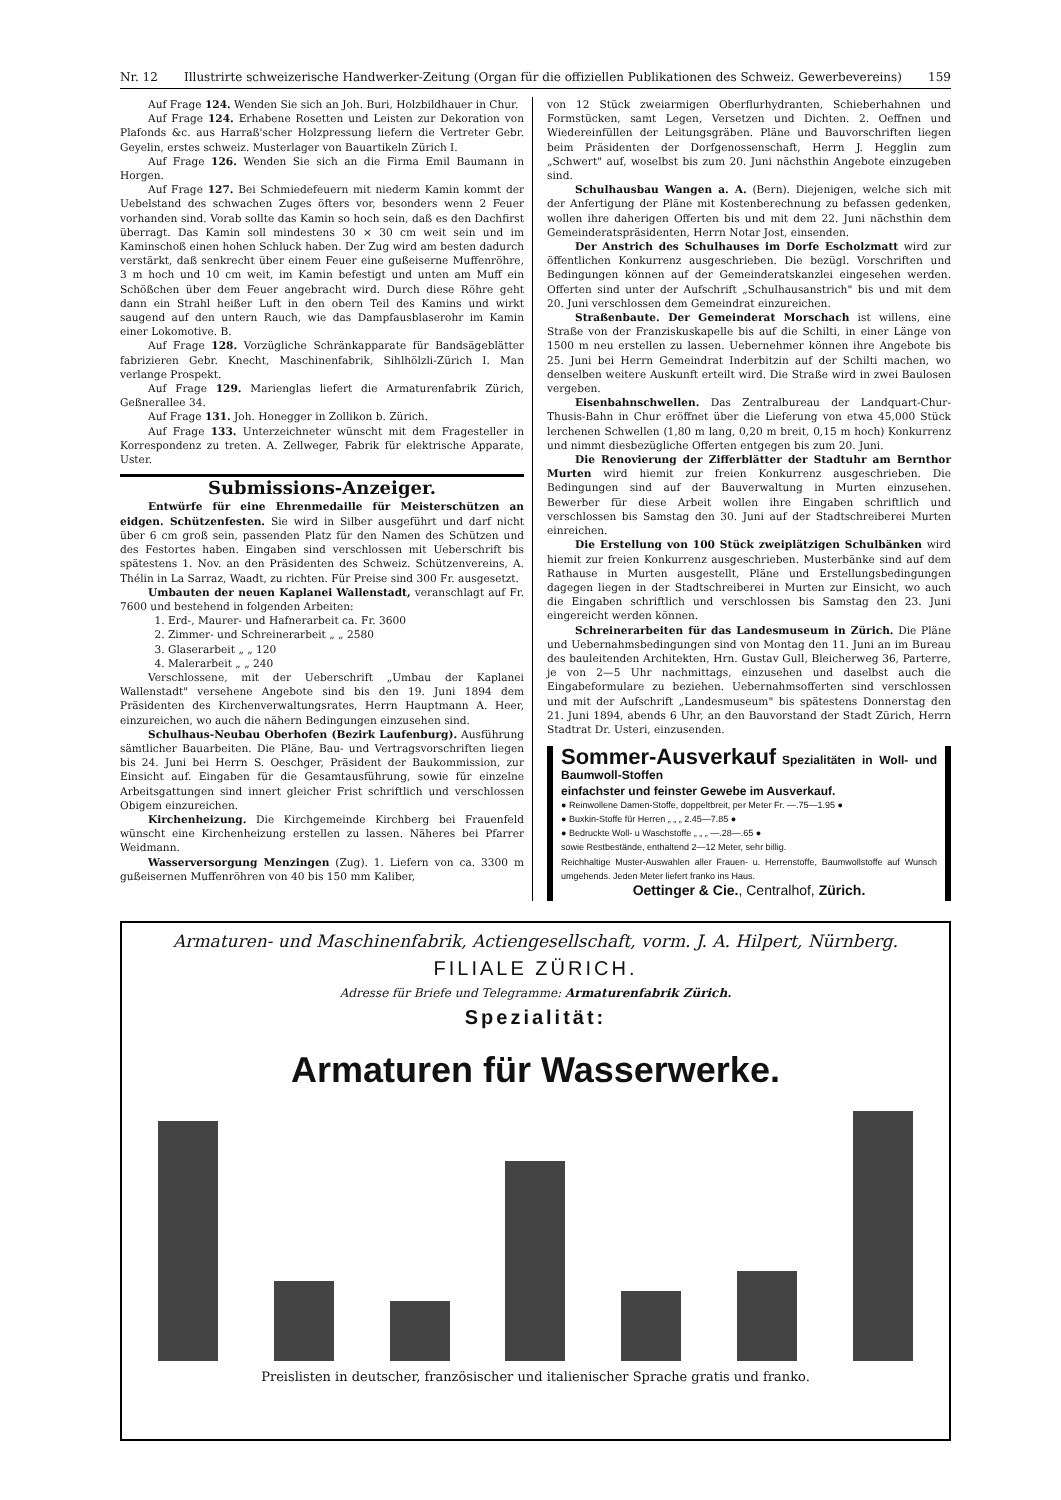Nr. 12 Illustrirte schweizerische Handwerker-Zeitung (Organ für die offiziellen Publikationen des Schweiz. Gewerbevereins) 159
Auf Frage 124. Wenden Sie sich an Joh. Buri, Holzbildhauer in Chur.
Auf Frage 124. Erhabene Rosetten und Leisten zur Dekoration von Plafonds &c. aus Harraß'scher Holzpressung liefern die Vertreter Gebr. Geyelin, erstes schweiz. Musterlager von Bauartikeln Zürich I.
Auf Frage 126. Wenden Sie sich an die Firma Emil Baumann in Horgen.
Auf Frage 127. Bei Schmiedefeuern mit niederm Kamin kommt der Uebelstand des schwachen Zuges öfters vor, besonders wenn 2 Feuer vorhanden sind. Vorab sollte das Kamin so hoch sein, daß es den Dachfirst überragt. Das Kamin soll mindestens 30 × 30 cm weit sein und im Kaminschoß einen hohen Schluck haben. Der Zug wird am besten dadurch verstärkt, daß senkrecht über einem Feuer eine gußeiserne Muffenröhre, 3 m hoch und 10 cm weit, im Kamin befestigt und unten am Muff ein Schößchen über dem Feuer angebracht wird. Durch diese Röhre geht dann ein Strahl heißer Luft in den obern Teil des Kamins und wirkt saugend auf den untern Rauch, wie das Dampfausblaserohr im Kamin einer Lokomotive. B.
Auf Frage 128. Vorzügliche Schränkapparate für Bandsägeblätter fabrizieren Gebr. Knecht, Maschinenfabrik, Sihlhölzli-Zürich I. Man verlange Prospekt.
Auf Frage 129. Marienglas liefert die Armaturenfabrik Zürich, Geßnerallee 34.
Auf Frage 131. Joh. Honegger in Zollikon b. Zürich.
Auf Frage 133. Unterzeichneter wünscht mit dem Fragesteller in Korrespondenz zu treten. A. Zellweger, Fabrik für elektrische Apparate, Uster.
Submissions-Anzeiger.
Entwürfe für eine Ehrenmedaille für Meisterschützen an eidgen. Schützenfesten. Sie wird in Silber ausgeführt und darf nicht über 6 cm groß sein, passenden Platz für den Namen des Schützen und des Festortes haben. Eingaben sind verschlossen mit Ueberschrift bis spätestens 1. Nov. an den Präsidenten des Schweiz. Schützenvereins, A. Thélin in La Sarraz, Waadt, zu richten. Für Preise sind 300 Fr. ausgesetzt.
Umbauten der neuen Kaplanei Wallenstadt, veranschlagt auf Fr. 7600 und bestehend in folgenden Arbeiten:
1. Erd-, Maurer- und Hafnerarbeit ca. Fr. 3600
2. Zimmer- und Schreinerarbeit „ „ 2580
3. Glaserarbeit „ „ 120
4. Malerarbeit „ „ 240
Verschlossene, mit der Ueberschrift „Umbau der Kaplanei Wallenstadt" versehene Angebote sind bis den 19. Juni 1894 dem Präsidenten des Kirchenverwaltungsrates, Herrn Hauptmann A. Heer, einzureichen, wo auch die nähern Bedingungen einzusehen sind.
Schulhaus-Neubau Oberhofen (Bezirk Laufenburg). Ausführung sämtlicher Bauarbeiten. Die Pläne, Bau- und Vertragsvorschriften liegen bis 24. Juni bei Herrn S. Oeschger, Präsident der Baukommission, zur Einsicht auf. Eingaben für die Gesamtausführung, sowie für einzelne Arbeitsgattungen sind innert gleicher Frist schriftlich und verschlossen Obigem einzureichen.
Kirchenheizung. Die Kirchgemeinde Kirchberg bei Frauenfeld wünscht eine Kirchenheizung erstellen zu lassen. Näheres bei Pfarrer Weidmann.
Wasserversorgung Menzingen (Zug). 1. Liefern von ca. 3300 m gußeisernen Muffenröhren von 40 bis 150 mm Kaliber,
von 12 Stück zweiarmigen Oberflurhydranten, Schieberhahnen und Formstücken, samt Legen, Versetzen und Dichten. 2. Oeffnen und Wiedereinfüllen der Leitungsgräben. Pläne und Bauvorschriften liegen beim Präsidenten der Dorfgenossenschaft, Herrn J. Hegglin zum „Schwert" auf, woselbst bis zum 20. Juni nächsthin Angebote einzugeben sind.
Schulhausbau Wangen a. A. (Bern). Diejenigen, welche sich mit der Anfertigung der Pläne mit Kostenberechnung zu befassen gedenken, wollen ihre daherigen Offerten bis und mit dem 22. Juni nächsthin dem Gemeinderatspräsidenten, Herrn Notar Jost, einsenden.
Der Anstrich des Schulhauses im Dorfe Escholzmatt wird zur öffentlichen Konkurrenz ausgeschrieben. Die bezügl. Vorschriften und Bedingungen können auf der Gemeinderatskanzlei eingesehen werden. Offerten sind unter der Aufschrift „Schulhausanstrich" bis und mit dem 20. Juni verschlossen dem Gemeindrat einzureichen.
Straßenbaute. Der Gemeinderat Morschach ist willens, eine Straße von der Franziskuskapelle bis auf die Schilti, in einer Länge von 1500 m neu erstellen zu lassen. Uebernehmer können ihre Angebote bis 25. Juni bei Herrn Gemeindrat Inderbitzin auf der Schilti machen, wo denselben weitere Auskunft erteilt wird. Die Straße wird in zwei Baulosen vergeben.
Eisenbahnschwellen. Das Zentralbureau der Landquart-Chur-Thusis-Bahn in Chur eröffnet über die Lieferung von etwa 45,000 Stück lerchenen Schwellen (1,80 m lang, 0,20 m breit, 0,15 m hoch) Konkurrenz und nimmt diesbezügliche Offerten entgegen bis zum 20. Juni.
Die Renovierung der Zifferblätter der Stadtuhr am Bernthor Murten wird hiemit zur freien Konkurrenz ausgeschrieben. Die Bedingungen sind auf der Bauverwaltung in Murten einzusehen. Bewerber für diese Arbeit wollen ihre Eingaben schriftlich und verschlossen bis Samstag den 30. Juni auf der Stadtschreiberei Murten einreichen.
Die Erstellung von 100 Stück zweiplätzigen Schulbänken wird hiemit zur freien Konkurrenz ausgeschrieben. Musterbänke sind auf dem Rathause in Murten ausgestellt, Pläne und Erstellungsbedingungen dagegen liegen in der Stadtschreiberei in Murten zur Einsicht, wo auch die Eingaben schriftlich und verschlossen bis Samstag den 23. Juni eingereicht werden können.
Schreinerarbeiten für das Landesmuseum in Zürich. Die Pläne und Uebernahmsbedingungen sind von Montag den 11. Juni an im Bureau des bauleitenden Architekten, Hrn. Gustav Gull, Bleicherweg 36, Parterre, je von 2—5 Uhr nachmittags, einzusehen und daselbst auch die Eingabeformulare zu beziehen. Uebernahmsofferten sind verschlossen und mit der Aufschrift „Landesmuseum" bis spätestens Donnerstag den 21. Juni 1894, abends 6 Uhr, an den Bauvorstand der Stadt Zürich, Herrn Stadtrat Dr. Usteri, einzusenden.
Sommer-Ausverkauf Spezialitäten in Woll- und Baumwoll-Stoffen
einfachster und feinster Gewebe im Ausverkauf.
● Reinwollene Damen-Stoffe, doppeltbreit, per Meter Fr. —.75—1.95 ●
● Buxkin-Stoffe für Herren „ „ „ 2.45—7.85 ●
● Bedruckte Woll- u Waschstoffe „ „ „ —.28—.65 ●
sowie Restbestände, enthaltend 2—12 Meter, sehr billig.
Reichhaltige Muster-Auswahlen aller Frauen- u. Herrenstoffe, Baumwollstoffe auf Wunsch umgehends. Jeden Meter liefert franko ins Haus.
Oettinger & Cie., Centralhof, Zürich.
Armaturen- und Maschinenfabrik, Actiengesellschaft, vorm. J. A. Hilpert, Nürnberg.
FILIALE ZÜRICH.
Adresse für Briefe und Telegramme: Armaturenfabrik Zürich.
Spezialität:
Armaturen für Wasserwerke.
Preislisten in deutscher, französischer und italienischer Sprache gratis und franko.